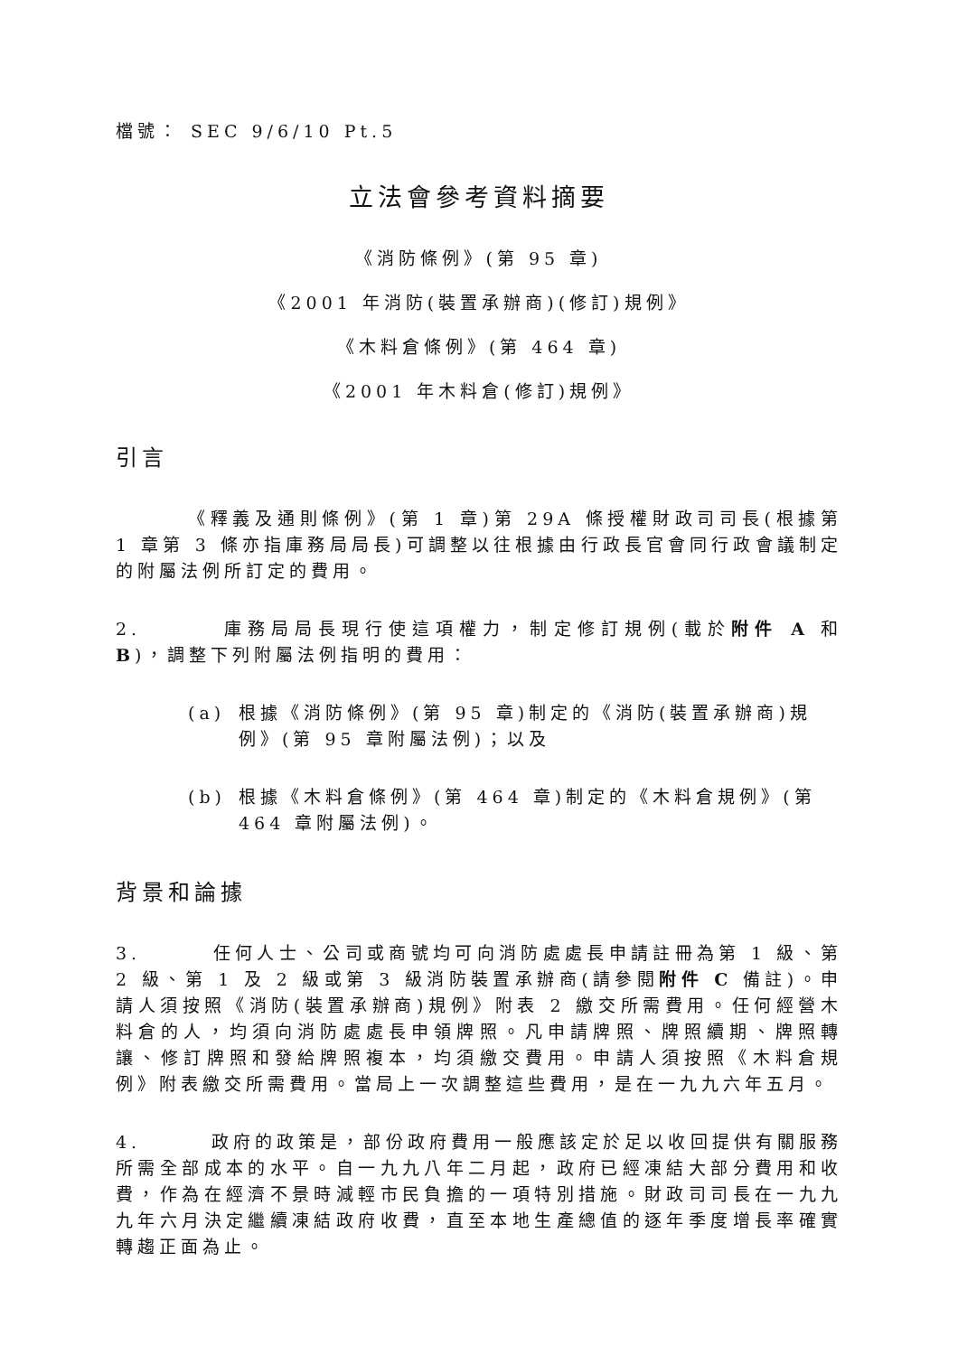檔號： SEC 9/6/10 Pt.5
立法會參考資料摘要
《消防條例》(第 95 章)
《2001 年消防(裝置承辦商)(修訂)規例》
《木料倉條例》(第 464 章)
《2001 年木料倉(修訂)規例》
引言
《釋義及通則條例》(第 1 章)第 29A 條授權財政司司長(根據第 1 章第 3 條亦指庫務局局長)可調整以往根據由行政長官會同行政會議制定的附屬法例所訂定的費用。
2. 庫務局局長現行使這項權力，制定修訂規例(載於附件 A 和 B)，調整下列附屬法例指明的費用：
(a) 根據《消防條例》(第 95 章)制定的《消防(裝置承辦商)規例》(第 95 章附屬法例)；以及
(b) 根據《木料倉條例》(第 464 章)制定的《木料倉規例》(第 464 章附屬法例)。
背景和論據
3. 任何人士、公司或商號均可向消防處處長申請註冊為第 1 級、第 2 級、第 1 及 2 級或第 3 級消防裝置承辦商(請參閱附件 C 備註)。申請人須按照《消防(裝置承辦商)規例》附表 2 繳交所需費用。任何經營木料倉的人，均須向消防處處長申領牌照。凡申請牌照、牌照續期、牌照轉讓、修訂牌照和發給牌照複本，均須繳交費用。申請人須按照《木料倉規例》附表繳交所需費用。當局上一次調整這些費用，是在一九九六年五月。
4. 政府的政策是，部份政府費用一般應該定於足以收回提供有關服務所需全部成本的水平。自一九九八年二月起，政府已經凍結大部分費用和收費，作為在經濟不景時減輕市民負擔的一項特別措施。財政司司長在一九九九年六月決定繼續凍結政府收費，直至本地生產總值的逐年季度增長率確實轉趨正面為止。